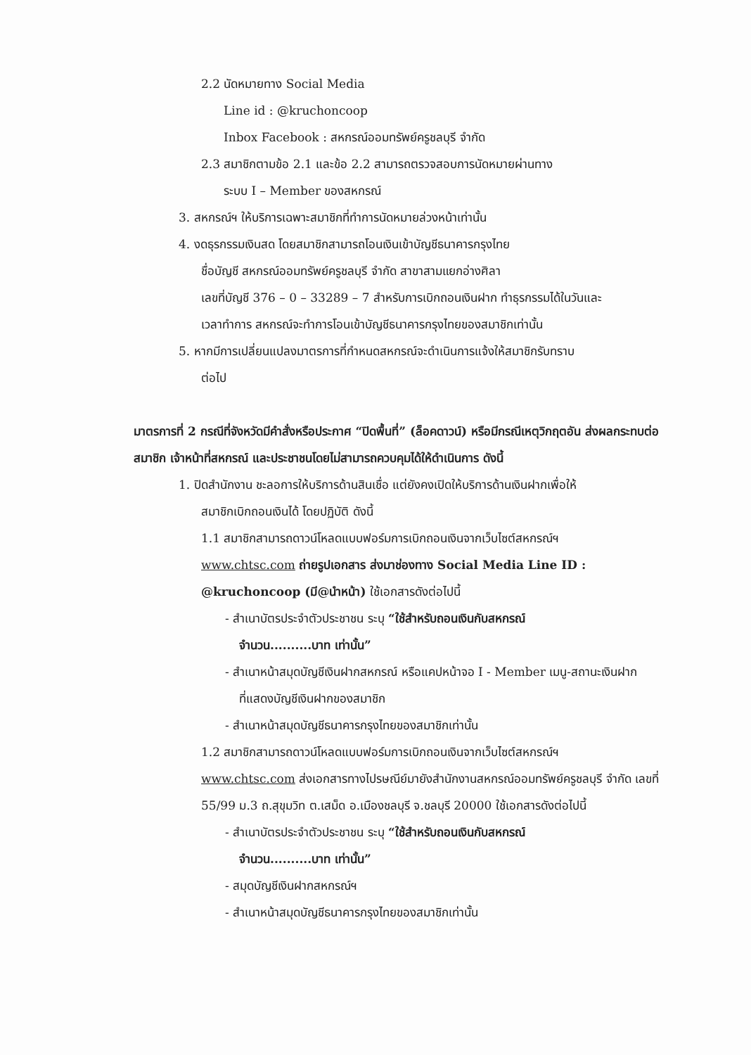2.2 นัดหมายทาง Social Media
Line id : @kruchoncoop
Inbox Facebook : สหกรณ์ออมทรัพย์ครูชลบุรี จำกัด
2.3 สมาชิกตามข้อ 2.1 และข้อ 2.2 สามารถตรวจสอบการนัดหมายผ่านทาง
ระบบ I – Member ของสหกรณ์
3. สหกรณ์ฯ ให้บริการเฉพาะสมาชิกที่ทำการนัดหมายล่วงหน้าเท่านั้น
4. งดธุรกรรมเงินสด โดยสมาชิกสามารถโอนเงินเข้าบัญชีธนาคารกรุงไทย
ชื่อบัญชี สหกรณ์ออมทรัพย์ครูชลบุรี จำกัด สาขาสามแยกอ่างศิลา
เลขที่บัญชี 376 – 0 – 33289 – 7 สำหรับการเบิกถอนเงินฝาก ทำธุรกรรมได้ในวันและ
เวลาทำการ สหกรณ์จะทำการโอนเข้าบัญชีธนาคารกรุงไทยของสมาชิกเท่านั้น
5. หากมีการเปลี่ยนแปลงมาตรการที่กำหนดสหกรณ์จะดำเนินการแจ้งให้สมาชิกรับทราบ
ต่อไป
มาตรการที่ 2 กรณีที่จังหวัดมีคำสั่งหรือประกาศ “ปิดพื้นที่” (ล็อคดาวน์) หรือมีกรณีเหตุวิกฤตอัน ส่งผลกระทบต่อสมาชิก เจ้าหน้าที่สหกรณ์ และประชาชนโดยไม่สามารถควบคุมได้ให้ดำเนินการ ดังนี้
1. ปิดสำนักงาน ชะลอการให้บริการด้านสินเชื่อ แต่ยังคงเปิดให้บริการด้านเงินฝากเพื่อให้
สมาชิกเบิกถอนเงินได้ โดยปฏิบัติ ดังนี้
1.1 สมาชิกสามารถดาวน์โหลดแบบฟอร์มการเบิกถอนเงินจากเว็บไซต์สหกรณ์ฯ
www.chtsc.com ถ่ายรูปเอกสาร ส่งมาช่องทาง Social Media Line ID : @kruchoncoop (มี@นำหน้า) ใช้เอกสารดังต่อไปนี้
- สำเนาบัตรประจำตัวประชาชน ระบุ “ใช้สำหรับถอนเงินกับสหกรณ์
จำนวน..........บาท เท่านั้น”
- สำเนาหน้าสมุดบัญชีเงินฝากสหกรณ์ หรือแคปหน้าจอ I - Member เมนู-สถานะเงินฝาก
ที่แสดงบัญชีเงินฝากของสมาชิก
- สำเนาหน้าสมุดบัญชีธนาคารกรุงไทยของสมาชิกเท่านั้น
1.2 สมาชิกสามารถดาวน์โหลดแบบฟอร์มการเบิกถอนเงินจากเว็บไซต์สหกรณ์ฯ
www.chtsc.com ส่งเอกสารทางไปรษณีย์มายังสำนักงานสหกรณ์ออมทรัพย์ครูชลบุรี จำกัด เลขที่ 55/99 ม.3 ถ.สุขุมวิท ต.เสม็ด อ.เมืองชลบุรี จ.ชลบุรี 20000 ใช้เอกสารดังต่อไปนี้
- สำเนาบัตรประจำตัวประชาชน ระบุ “ใช้สำหรับถอนเงินกับสหกรณ์
จำนวน..........บาท เท่านั้น”
- สมุดบัญชีเงินฝากสหกรณ์ฯ
- สำเนาหน้าสมุดบัญชีธนาคารกรุงไทยของสมาชิกเท่านั้น